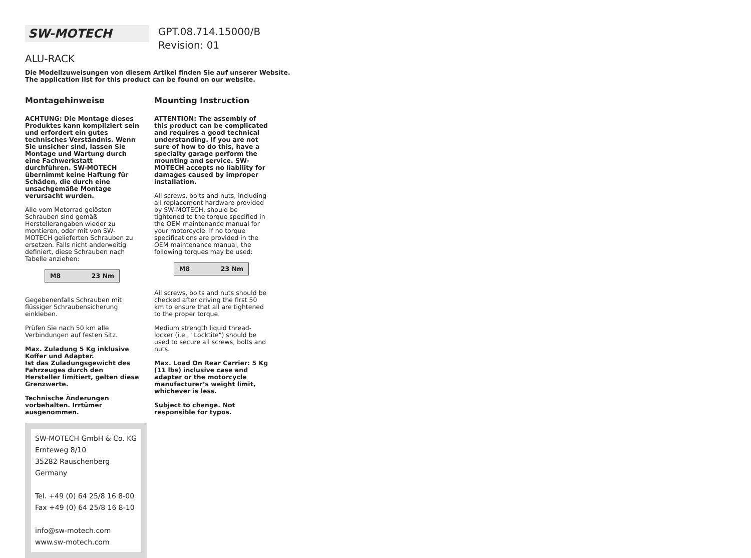SW-MOTECH
GPT.08.714.15000/B
Revision: 01
ALU-RACK
Die Modellzuweisungen von diesem Artikel finden Sie auf unserer Website.
The application list for this product can be found on our website.
Montagehinweise
ACHTUNG: Die Montage dieses Produktes kann kompliziert sein und erfordert ein gutes technisches Verständnis. Wenn Sie unsicher sind, lassen Sie Montage und Wartung durch eine Fachwerkstatt durchführen. SW-MOTECH übernimmt keine Haftung für Schäden, die durch eine unsachgemäße Montage verursacht wurden.
Alle vom Motorrad gelösten Schrauben sind gemäß Herstellerangaben wieder zu montieren, oder mit von SW-MOTECH gelieferten Schrauben zu ersetzen. Falls nicht anderweitig definiert, diese Schrauben nach Tabelle anziehen:
| M8 | 23 Nm |
Gegebenenfalls Schrauben mit flüssiger Schraubensicherung einkleben.
Prüfen Sie nach 50 km alle Verbindungen auf festen Sitz.
Max. Zuladung 5 Kg inklusive Koffer und Adapter.
Ist das Zuladungsgewicht des Fahrzeuges durch den Hersteller limitiert, gelten diese Grenzwerte.
Technische Änderungen vorbehalten. Irrtümer ausgenommen.
SW-MOTECH GmbH & Co. KG
Ernteweg 8/10
35282 Rauschenberg
Germany
Tel. +49 (0) 64 25/8 16 8-00
Fax +49 (0) 64 25/8 16 8-10
info@sw-motech.com
www.sw-motech.com
Mounting Instruction
ATTENTION: The assembly of this product can be complicated and requires a good technical understanding. If you are not sure of how to do this, have a specialty garage perform the mounting and service. SW-MOTECH accepts no liability for damages caused by improper installation.
All screws, bolts and nuts, including all replacement hardware provided by SW-MOTECH, should be tightened to the torque specified in the OEM maintenance manual for your motorcycle. If no torque specifications are provided in the OEM maintenance manual, the following torques may be used:
| M8 | 23 Nm |
All screws, bolts and nuts should be checked after driving the first 50 km to ensure that all are tightened to the proper torque.
Medium strength liquid thread-locker (i.e., "Locktite") should be used to secure all screws, bolts and nuts.
Max. Load On Rear Carrier: 5 Kg (11 lbs) inclusive case and adapter or the motorcycle manufacturer’s weight limit, whichever is less.
Subject to change. Not responsible for typos.